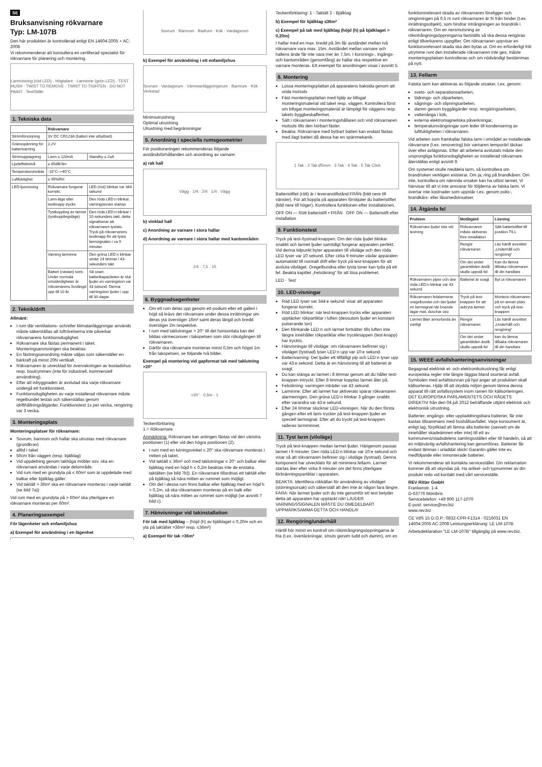SE
Bruksanvisning rökvarnare
Typ: LM-107B
Den här produkten är kontrollerad enligt EN 14604:2005 + AC: 2008
Vi rekommenderar att konsultera en certifierad specialist för rökvarnare för planering och montering.
Larmvisning (röd LED) · Högtalare · Larminne (grön LED) · TEST HUSH · TWIST TO REMOVE · TWIST TO TIGHTEN · DO NOT PAINT · Test/Stille
1. Tekniska data
| | Rökvarnare | |
| --- | --- | --- |
| Strömförsörjning | 3V DC CR123A (batteri inte utbytbart) | |
| Gränsspänning för batterivarning | 2,2V | |
| Strömupptagning | Larm ≤ 120mA | Standby ≤ 2uA |
| Ljudeffektnivå | ≥ 85dB/3m | |
| Temperaturområde | -10°C~+40°C | |
| Luftfuktighet | ≤ 95%RH | |
| LED-ljusvisning | Rökvarnare fungerar korrekt. | LED (röd) blinkar var 344 sekund |
| | Larm-läge eller testknapp trycks | Den röda LED:n blinkar, varningstonen startas |
| | Tystkoppling av larmet (tystkopplingsläge) | Den röda LED:n blinkar i 10-sekunders takt, detta signaliserar att rökvarnaren tystats. Tryck på rökvarnarens testknapp för att tysta larmsignalen i ca 9 minuter. |
| | Varning larminne | Den gröna LED:n blinkar under 24 timmar i 43-sekunders takt |
| | Batteri (nästan) tomt. Under normala omständigheter är rökvarnarens livslängd upp till 10 år. | Så snart batterikapaciteten är slut ljuder en varningston var 43 sekund. Denna varningston ljuder i upp till 30 dagar. |
2. Teknik/drift
Allmänt:
I rum där ventilations- och/eller klimatanläggningar används måste säkerställas att luftrörelserna inte påverkar rökvarnarens funktionsduglighet.
Rökvarnare ska fästas permanent i taket. Monteringsanvisningen ska beaktas:
En fästningsanordning måste väljas som säkerställer en bärkraft på minst 20N vertikalt.
Rökvarnaren är utvecklad för övervakningen av bostadshus resp. boutrymmen (inte för industriell, kommersiell användning).
Efter att inbyggnaden är avslutad ska varje rökvarnare undergå ett funktionstest.
Funktionsdugligheten av varje installerad rökvarnare måste regelbundet testas och säkerställas genom idrifthållningsåtgärder. Funktionstest 1x per vecka, rengöring var 3 vecka.
3. Monteringsplats
Monteringsplatser för rökvarnare:
Sovrum, barnrum och hallar ska utrustas med rökvarnare (grundkrav)
alltid i taket
50cm från väggen (resp. bjälklag)
Vid uppdelning genom takhöga möbler osv. ska en rökvarnare användas i varje delområde.
Vid rum med en grundyta på ≤ 60m² som är uppdelade med balkar eller bjälklag gäller:
Vid taktält > 36m² ska en rökvarnare monteras i varje taktält (se bild 7a))
Vid rum med en grundyta på > 60m² ska ytterligare en rökvarnare monteras per 60m².
4. Planeringsexempel
För lägenheter och enfamiljshus
a) Exempel för användning i en lägenhet
Sovrum · Barnrum · Badrum · Kök · Vardagsrum
b) Exempel för användning i ett enfamiljshus
Sovrum · Vardagsrum · Värmeanläggningsrum · Barnrum · Kök · Verkstad
Minimiutrustning
Optimal utrustning
Utrustning med begränsningar
5. Anordning i speciella rumsgeometrier
För positioneringen rekommenderas följande avståndsförhållanden och anordning av varnare:
a) rak hall
Vägg · 1/4 · 2/4 · 1/4 · Vägg
b) vinklad hall
c) Anordning av varnare i stora hallar
d) Anordning av varnare i stora hallar med kantområden
1/4 · 7,5 · 15
6. Byggnadsegenheter
Om ett rum delas upp genom ett podium eller ett galleri i höjd så krävs det rökvarnare under dessa inrättningar om deras yta överstiger 16m² samt deras längd och bredd överstiger 2m respektive.
I rum med taklutningar > 20° till det horisontala kan det bildas värmecorsver i takspetsen som stör rökutgången till rökvarnaren.
Därför ska rökvarnare monteras minst 0,5m och högst 1m från takspetsen, se följande två bilder.
Exempel på montering vid gapformat tak med taklutning >20°
>20° · 0,5m · 1
Teckenförklaring
1 = Rökvarnare
Anmärkning: Rökvarnare kan antingen fästas vid den vänstra positionen (1) eller vid den högra positionen (2).
I rum med en lutningsvinkel ≤ 20° ska rökvarnare monteras i mitten på taket.
Vid taktält ≤ 36m² och med taklutningar ≤ 20° och balkar eller bjälklag med en höjd h ≤ 0,2m beaktas inte de enstaka taktälten (se bild 7b)). En rökvarnare tillordnas ett taktält eller på bjälklag så nära mitten av rummet som möjligt.
Om det i dessa rum finns balkar eller bjälklag med en höjd h > 0,2m, så ska rökvarnaren monteras på en balk eller bjälklag så nära mitten av rummet som möjligt (se avsnitt 7 bild c).
7. Hänvisningar vid takinstallation
För tak med bjälklag – (höjd (h) av bjälklaget ≤ 0,20m och en yta på taktältet >36m² resp. ≤36m²)
a) Exempel för tak >36m²
Teckenförklaring: 1 - Taktält 2 - Bjälklag
b) Exempel för bjälklag ≤36m²
c) Exempel på tak med bjälklag (höjd (h) på bjälklaget > 0,20m)
I hallar med en max. bredd på 3m får avståndet mellan två rökvarnare vara max. 15m. Avståndet mellan varnare och hallens ände får inte vara mer än 7,5m. I korsnings-, ingångs- och kantområden (genomfång) av hallar ska respektive en varnare monteras. Ett exempel för anordningen visas i avsnitt 5.
8. Montering
Lossa monteringsplattan på apparatens baksida genom att vrida motsols
Fäst monteringsplattan med hjälp av bifogat monteringsmaterial vid taket resp. väggen. Kontrollera först om bifogat monteringsmaterial är lämpligt för väggens resp. takets byggbeskaffenhet.
Sätt i rökvarnaren i monteringshållaren och vrid rökvarnaren motsols tills den hörbart fäster.
Beakta: Rökvarnare med bytbart batteri kan endast fästas med ilagt batteri då dessa har en spärrmekanik.
1 Tak · 2 Tak Ø5mm · 3 Tak · 4 Tak · 5 Tak Click
Batteristiftet (rött) är i leveranstillstånd FRÅN (bild nere till vänster). För att koppla på apparaten förskjuter du batteristiftet (bild nere till höger). Kontrollera funktionen efter installationen.
OFF ON — Rött batteristift • FRÅN OFF ON — Batteristift efter installation
9. Funktionstest
Tryck på test-/tystnad-knappen. Om det röda ljudet blinkar snabbt och larmet ljuder samtidigt fungerar apparaten perfekt. Vid denna tidpunkt byter apparaten till viloläge och den röda LED lyser var 10 sekund. Efter cirka 9 minuter växlar apparaten automatiskt till normalt drift eller tryck på test-knappen för att avsluta viloläget. Oregelbundna eller tysta toner kan tyda på ett fel. Beakta kapitlet „Felsökning“ för att lösa problemet.
LED · Test
10. LED-visningar
Röd LED lyser var 344:e sekund: visar att apparaten fungerar korrekt.
Röd LED blinkar: när test-knappen trycks eller apparaten upptäcker rökpartiklar i luften (dessutom ljuder en konstant pulserande ton)
Den blinkande LED:n och larmet fortsätter tills luften inte längre innehåller rökpartiklar eller tryckknappen (test-knapp) har tryckts.
Hänvisningar till viloläge: om rökvarnaren befinner sig i viloläget (tystnad) lyser LED:n upp var 10:e sekund.
Batterivarning: Det ljuder ett tillfälligt pip och LED:n lyser upp var 43:e sekund. Detta är en hänvisning till att batteriet är svagt.
Du kan stänga av larmet i 8 timmar genom att du håller test-knappen intryckt. Efter 8 timmar kopplas larmet åter på.
Felsökning: varningen inträder var 43 sekund.
Larminne: Efter att larmet har aktiverats sparar rökvarnaren alarmeringen. Den gröna LED:n blinkar 3 gånger snabbt efter varandra var 43:e sekund.
Efter 24 timmar slocknar LED-visningen. När du den första gången efter ett larm trycker på test-knappen ljuder en speciell larmsignal. Efter att du tryckt på test-knappen raderas larmminnet.
11. Tyst larm (viloläge)
Tryck på test-knappen medan larmet ljuder. Härigenom pausas larmet i 9 minuter. Den röda LED:n blinkar var 10:e sekund och visar så att rökvarnaren befinner sig i viloläge (tystnad). Denna komponent har utvecklats för att minimera fellarm. Larmet startas åter efter virka 9 minuter om det finns ytterligare förbränningspartiklar i apparaten.
BEAKTA: Identifiera rökkällan för användning av viloläget (störningsorsak) och säkerställ att den inte är någon fara längre. FARA: När larmet ljuder och du inte genomför ett test betyder detta att apparaten har upptäckt rök! LJUDER VARNINGSSIGNALEN MÅSTE DU OMEDELBART UPPMÄRKSAMMA DETTA OCH HANDLA!
12. Rengöring/underhåll
Härtill hör minst en kontroll om rökintrångningsöppningarna är fria (t.ex. övertäckningar, smuts genom ludd och damm), om en funktionsrelevant skada av rökvarnaren föreligger och omgivningen på 0,5 m runt rökvarnaren är fri från hinder (t.ex. inrättningsobjekt), som hindrar intrångningen av brandrök i rökvarnaren. Om en nersmutsning av rökintrångningsöppningarna fastställs så ska dessa rengöras enligt tillverkarens uppgifter. Om rökvarnaren uppvisar en funktionsrelevant skada ska den bytas ut. Om en erforderligt fritt utrymme runt den installerade rökvarnaren inte ges, måste monteringsplatsen kontrolleras och om nödvändigt bestämmas på nytt.
13. Fellarm
Falska larm kan aktiveras av följande orsaker, t.ex. genom:
svets- och separationsarbeten,
lödnings- och sliparbeten,
sågnings- och slipningsarbeten,
damm genom byggåtgärder resp. rengöringsarbeten,
vattenånga i kök,
externa elektromagnetiska påverkningar,
temperatursvängningar som leder till kondensering av luftfuktigheten i rökvarnaren.
Vid arbeten som framkallar falska larm i området av installerade rökvarnare (t.ex. renovering) bör varnaren temporärt täckas över eller avlägsnas. Efter att arbetena avslutats måste den ursprungliga funktionsdugligheten av installerad rökvarnare återställas enligt avsnitt 9.
Om systemet skulle meddela larm, så kontrollera om brandrisken verkligen existerar. Om ja, ring på brandkåren. Om inte, kontrollera om nämnda orsaker kan ha utlöst larmet. Vi hänvisar till att vi inte ansvarar för följderna av falska larm. Vi övertar inte kostnader som uppstår t.ex. genom polis-, brandkårs- eller låssmedsinsatser.
14. Åtgärda fel
| Problem | Motåtgärd | Lösning |
| --- | --- | --- |
| Rökvarnare ljuder inte vid testning | Rökvarnaren måste aktiveras före installation | Sätt batteristiftet till position TILL |
| | Rengör rökvarnaren | Läs härtill avsnittet „Underhåll och rengöring“ |
| | Om det under garantitiden ändå skulle uppstå fel | Kan du lämna tillbaka rökvarnaren till din handlare |
| Rökvarnaren piper och den röda LED:n blinkar var 43 sekund | Batteriet är svagt | Byt ut rökvarnaren |
| Rökvarnaren felalarmerar oregelbundet och det ljuder en larmsignal när boende lagar mat, duschar osv. | Tryck på test-knappen för att avbryta larmet | Montera rökvarnaren på en annan plats och tryck på test-knappen |
| Larmet låter annorlunda än vanligt | Rengör rökvarnaren | Läs härtill avsnittet „Underhåll och rengöring“ |
| | Om det under garantitiden ändå skulle uppstå fel | kan du lämna tillbaka rökvarnaren till din handlare |
15. WEEE-avfallshanteringsanvisningar
Begagnad elektrisk el- och elektronikutrustning får enligt europeiska regler inte längre läggas bland osorterat avfall. Symbolen med avfallstunnan på hjul anger att produkten skall källsorteras. Hjälp till att skydda miljön genom lämna denna apparat till rätt avfallssystem inom ramen för källsorteringen. DET EUROPEISKA PARLAMENTETS OCH RÅDETS DIREKTIV från den 04 juli 2012 beträffande uttjänt elektrisk och elektronisk utrustning.
Batterier, engångs- eller uppladdningsbara batterier, får inte kastas tillsammans med hushållsavfallet. Varje konsument är, enligt lag, förpliktad att lämna alla batterier (oavsett om de innehåller skadeämnen eller inte) till ett av kommunens/stadsdelens samlingsställen eller till handeln, så att en miljövänlig avfallshantering kan genomföras. Batterier får endast lämnas i urladdat skick! Garantin gäller inte ev. medföljande eller inmonterade batterier.
Vi rekommenderar att kontakta servicestället. Din reklamation kommer då att skyndas på. Ha artikel- och typnummer av din produkt redo vid kontakt med vårt serviceställe.
REV Ritter GmbH
Frankenstr. 1-4
D-63776 Mömbris
Servicetelefon: +49 900 117-1070
E-post: service@rev.biz
www.rev.biz
CE VdS 15 D.O.P.: 0832-CPR-F1314 · 0216031 EN 14604:2005 AC:2008 Leistungserklärung: LE LM-107B
Arbetsdeklaration "LE LM-107B" tillgänglig på www.rev.biz.